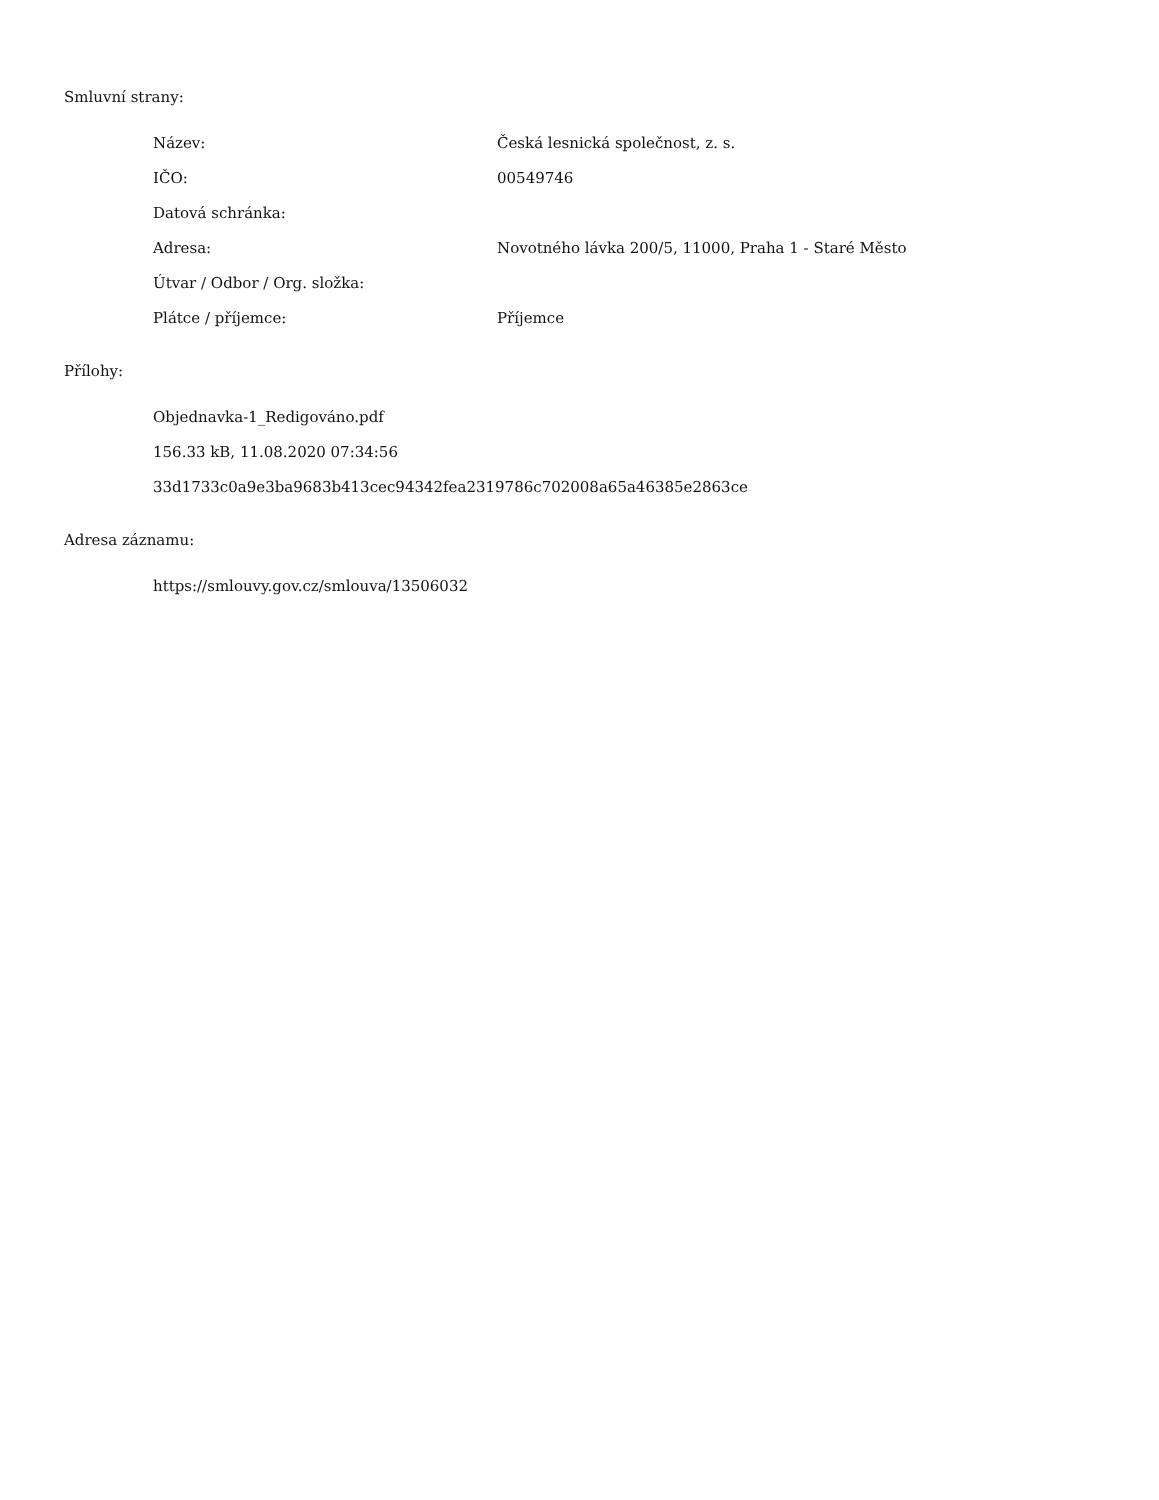Smluvní strany:
| Název: | Česká lesnická společnost, z. s. |
| IČO: | 00549746 |
| Datová schránka: | |
| Adresa: | Novotného lávka 200/5, 11000, Praha 1 - Staré Město |
| Útvar / Odbor / Org. složka: | |
| Plátce / příjemce: | Příjemce |
Přílohy:
Objednavka-1_Redigováno.pdf
156.33 kB, 11.08.2020 07:34:56
33d1733c0a9e3ba9683b413cec94342fea2319786c702008a65a46385e2863ce
Adresa záznamu:
https://smlouvy.gov.cz/smlouva/13506032